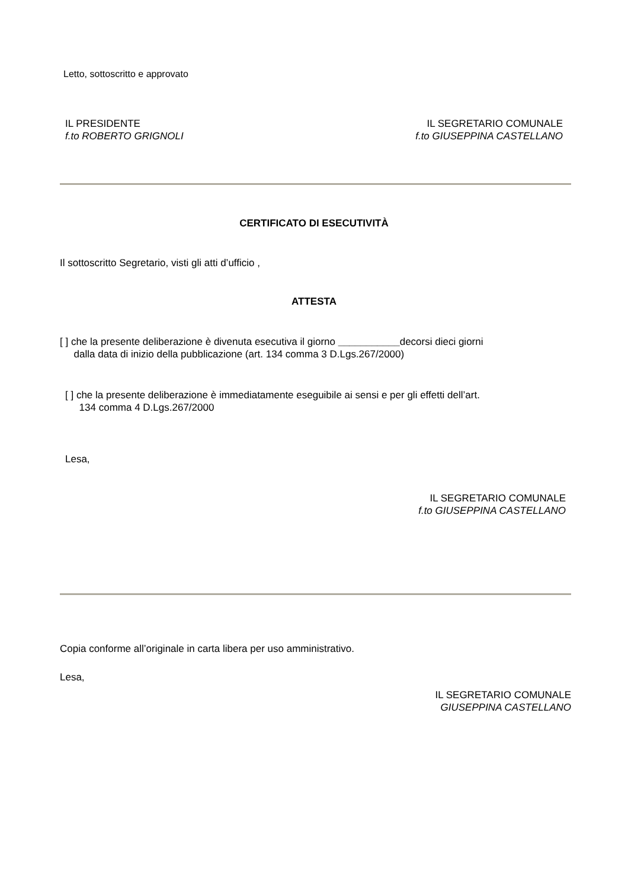Letto, sottoscritto e approvato
IL PRESIDENTE
f.to ROBERTO GRIGNOLI
IL SEGRETARIO COMUNALE
f.to GIUSEPPINA CASTELLANO
CERTIFICATO DI ESECUTIVITÀ
Il sottoscritto Segretario, visti gli atti d’ufficio ,
ATTESTA
[ ] che la presente deliberazione è divenuta esecutiva il giorno ___________decorsi dieci giorni
dalla data di inizio della pubblicazione (art. 134 comma 3 D.Lgs.267/2000)
[ ] che la presente deliberazione è immediatamente eseguibile ai sensi e per gli effetti dell’art.
134 comma 4 D.Lgs.267/2000
Lesa,
IL SEGRETARIO COMUNALE
f.to GIUSEPPINA CASTELLANO
Copia conforme all’originale in carta libera per uso amministrativo.
Lesa,
IL SEGRETARIO COMUNALE
GIUSEPPINA CASTELLANO